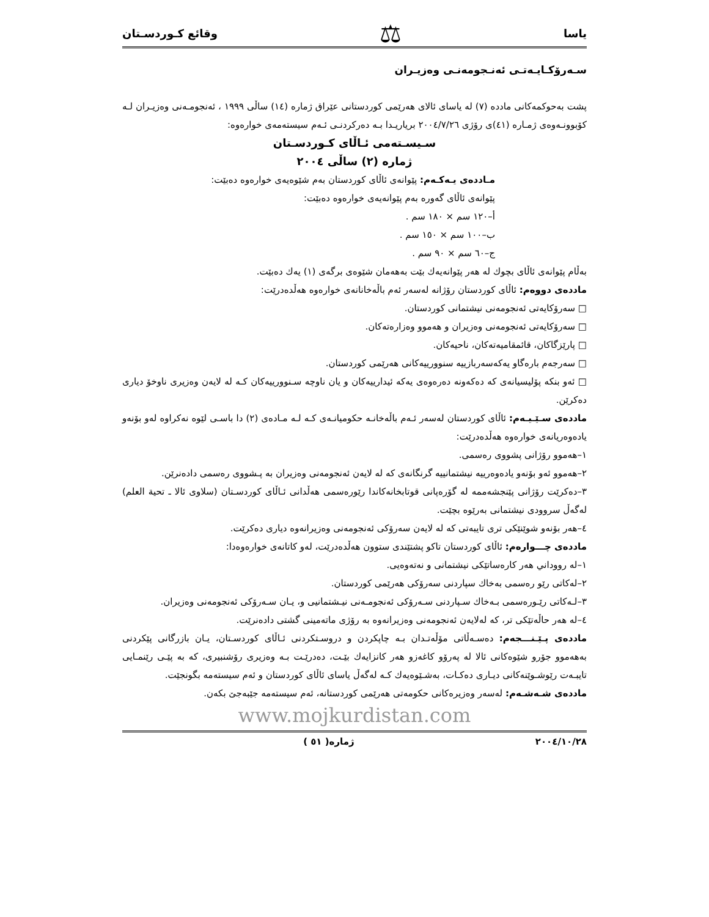یاسا ⚖ وقائع كـوردسـتان
سـەرۆكـايـەتـی ئەنـجومەنـی وەزيـران
پشت بەحوكمەكانی مادده (٧) لە ياسای ئالای هەرێمی كوردستانی عێراق ژمارە (١٤) ساڵی ١٩٩٩ ، ئەنجومـەنی وەزيـران لـە كۆبوونـەوەی ژمـارە (٤١)ی رۆژی ٢٠٠٤/٧/٢٦ برياريـدا بـە دەركردنـی ئـەم سيستەمەی خوارەوە:
سـيسـتەمی ئـاڵای كـوردسـتان
ژمارە (٢) ساڵی ٢٠٠٤
مـاددەی يـەكـەم: پێوانەی ئاڵای كوردستان بەم شێوەيەی خوارەوە دەبێت:
پێوانەی ئاڵای گەورە بەم پێوانەيەی خوارەوە دەبێت:
أ–١٢٠ سم × ١٨٠ سم .
ب–١٠٠ سم × ١٥٠ سم .
ج–٦٠ سم × ٩٠ سم .
بەڵام پێوانەی ئاڵای بچوك لە هەر پێوانەيەك بێت بەهەمان شێوەی برگەی (١) يەك دەبێت.
ماددەی دووەم: ئاڵای كوردستان رۆژانە لەسەر ئەم باڵەخانانەی خوارەوە هەڵدەدرێت:
□ سەرۆكايەتی ئەنجومەنی نيشتمانی كوردستان.
□ سەرۆكايەتی ئەنجومەنی وەزيران و هەموو وەزارەتەكان.
□ پارێزگاكان، قائمقاميەتەكان، ناحيەكان.
□ سەرجەم بارەگاو يەكەسەربازييە سنوورييەكانی هەرێمی كوردستان.
□ ئەو بنكە پۆليسيانەی كە دەكەونە دەرەوەی يەكە ئيدارييەكان و يان ناوچە سـنوورييەكان كـە لە لايەن وەزيری ناوخۆ دياری دەكرێن.
ماددەی سـێـيـەم: ئاڵای كوردستان لەسەر ئـەم باڵەخانـە حكوميانـەی كـە لـە مـادەی (٢) دا باسـی لێوە نەكراوە لەو بۆنەو يادەوەريانەی خوارەوە هەڵدەدرێت:
١–هەموو رۆژانی پشووی رەسمی.
٢–هەموو ئەو بۆنەو يادەوەرييە نيشتمانييە گرنگانەی كە لە لايەن ئەنجومەنی وەزيران بە پـشووی رەسمی دادەنرێن.
٣–دەكرێت رۆژانی پێنجشەممە لە گۆرەپانی قوتابخانەكاندا رێورەسمی هەڵدانی ئـاڵای كوردسـتان (سلاوی ئالا ـ تحية العلم) لەگەڵ سروودی نيشتمانی بەرێوە بچێت.
٤–هەر بۆنەو شوێنێكی تری تايبەتی كە لە لايەن سەرۆكی ئەنجومەنی وەزيرانەوە دياری دەكرێت.
ماددەی چـــوارەم: ئاڵای كوردستان تاكو پشتێندی ستوون هەڵدەدرێت، لەو كاتانەی خوارەوەدا:
١–لە رووداني هەر كارەساتێكی نيشتمانی و نەتەوەيی.
٢–لەكاتی رێو رەسمی بەخاك سپاردنی سەرۆكی هەرێمی كوردستان.
٣–لـەكاتی رێـورەسمی بـەخاك سـپاردنی سـەرۆكی ئەنجومـەنی نيـشتمانيی و، يـان سـەرۆكی ئەنجومەنی وەزيران.
٤–لە هەر حاڵەتێكی تر، كە لەلايەن ئەنجومەنی وەزيرانەوە بە رۆژی ماتەمينی گشتی دادەنرێت.
ماددەی پـێـنـــجەم: دەسـەڵاتی مۆڵەتـدان بـە چاپكردن و دروسـتكردنی ئـاڵای كوردسـتان، يـان بازرگانی پێكردنی بەهەموو جۆرو شێوەكانی ئالا لە پەرۆو كاغەزو هەر كانزايەك بێـت، دەدرێـت بـە وەزيری رۆشنبيری، كە بە پێـی رێنمـايی تايبـەت رێوشـوێنەكانی ديـاری دەكـات، بەشـێوەيەك كـە لەگەڵ ياسای ئاڵای كوردستان و ئەم سيستەمە بگونجێت.
ماددەی شـەشـەم: لەسەر وەزيرەكانی حكومەتی هەرێمی كوردستانە، ئەم سيستەمە جێبەجێ بكەن.
www.mojkurdistan.com
٢٠٠٤/١٠/٢٨ ژمارە( ٥١ )